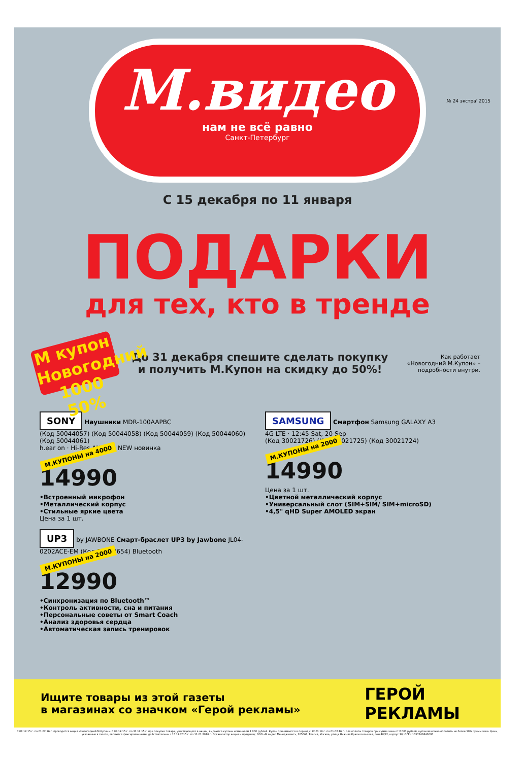М.видео
нам не всё равно
Санкт-Петербург
С 15 декабря по 11 января
ПОДАРКИ
для тех, кто в тренде
М купон Новогодний 1000 50%
До 31 декабря спешите сделать покупку
и получить М.Купон на скидку до 50%!
Как работает «Новогодний М.Купон» – подробности внутри.
SONY Наушники MDR-100AAPBC
(Код 50044057) (Код 50044058) (Код 50044059) (Код 50044060) (Код 50044061)
h.ear on · Hi-Res AUDIO · NEW новинка
М.КУПОНЫ на 4000
14990
•Встроенный микрофон
•Металлический корпус
•Стильные яркие цвета
Цена за 1 шт.
UP3 by JAWBONE Смарт-браслет UP3 by Jawbone JL04-0202ACE-EM (Код 50043654) Bluetooth
М.КУПОНЫ на 2000
12990
•Синхронизация по Bluetooth™
•Контроль активности, сна и питания
•Персональные советы от Smart Coach
•Анализ здоровья сердца
•Автоматическая запись тренировок
SAMSUNG Смартфон Samsung GALAXY A3
4G LTE · 12:45 Sat, 20 Sep
(Код 30021726) (Код 30021725) (Код 30021724)
М.КУПОНЫ на 2000
14990
Цена за 1 шт.
•Цветной металлический корпус
•Универсальный слот (SIM+SIM/ SIM+microSD)
•4,5" qHD Super AMOLED экран
№ 24 экстра' 2015
Ищите товары из этой газеты
в магазинах со значком «Герой рекламы»
ГЕРОЙ
РЕКЛАМЫ
С 08.12.15 г. по 01.02.16 г. проводится акция «Новогодний М.Купон». С 08.12.15 г. по 31.12.15 г. при покупке товара, участвующего в акции, выдаются купоны номиналом 1 000 рублей. Купон принимается в период с 12.01.16 г. по 01.02.16 г. для оплаты товаров при сумме чека от 2 000 рублей, купоном можно оплатить не более 50% суммы чека. Цены, указанные в газете, являются фиксированными, действительны с 15.12.2015 г. по 11.01.2016 г. Организатор акции и продавец: ООО «М.видео Менеджмент», 105066, Россия, Москва, улица Нижняя Красносельская, дом 40/12, корпус 20; ОГРН 1057746840095